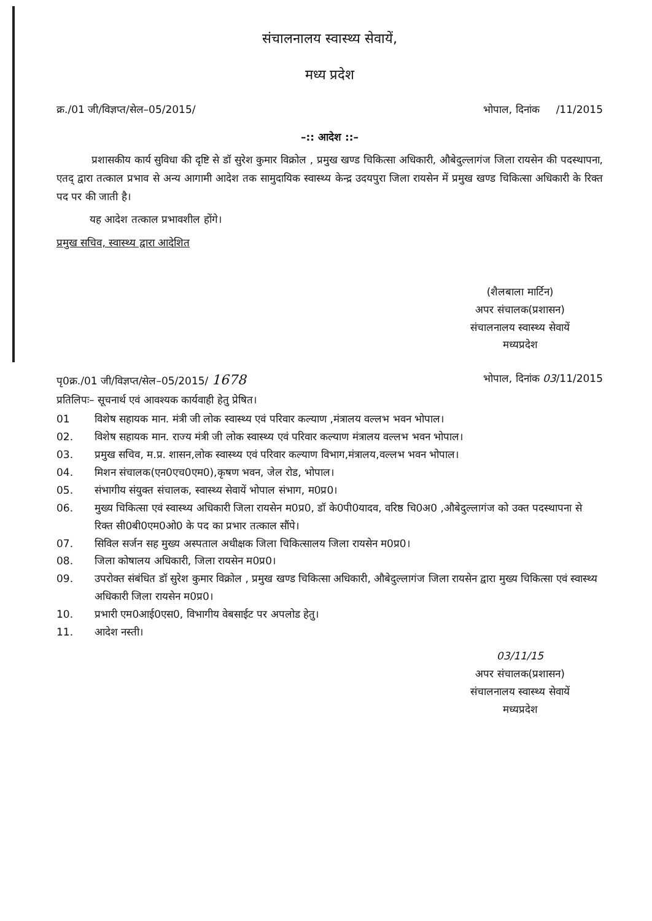संचालनालय स्वास्थ्य सेवायें,
मध्य प्रदेश
क्र./01 जी/विज्ञप्त/सेल–05/2015/ भोपाल, दिनांक /11/2015
–:: आदेश ::–
प्रशासकीय कार्य सुविधा की दृष्टि से डॉ सुरेश कुमार विक्रोल , प्रमुख खण्ड चिकित्सा अधिकारी, औबेदुल्लागंज जिला रायसेन की पदस्थापना, एतद् द्वारा तत्काल प्रभाव से अन्य आगामी आदेश तक सामुदायिक स्वास्थ्य केन्द्र उदयपुरा जिला रायसेन में प्रमुख खण्ड चिकित्सा अधिकारी के रिक्त पद पर की जाती है।
यह आदेश तत्काल प्रभावशील होंगे।
प्रमुख सचिव, स्वास्थ्य द्वारा आदेशित
(शैलबाला मार्टिन)
अपर संचालक(प्रशासन)
संचालनालय स्वास्थ्य सेवायें
मध्यप्रदेश
पृ0क्र./01 जी/विज्ञप्त/सेल–05/2015/ 1678 भोपाल, दिनांक 03/11/2015
प्रतिलिपः– सूचनार्थ एवं आवश्यक कार्यवाही हेतु प्रेषित।
01 विशेष सहायक मान. मंत्री जी लोक स्वास्थ्य एवं परिवार कल्याण ,मंत्रालय वल्लभ भवन भोपाल।
02. विशेष सहायक मान. राज्य मंत्री जी लोक स्वास्थ्य एवं परिवार कल्याण मंत्रालय वल्लभ भवन भोपाल।
03. प्रमुख सचिव, म.प्र. शासन,लोक स्वास्थ्य एवं परिवार कल्याण विभाग,मंत्रालय,वल्लभ भवन भोपाल।
04. मिशन संचालक(एन0एच0एम0),कृषण भवन, जेल रोड, भोपाल।
05. संभागीय संयुक्त संचालक, स्वास्थ्य सेवायें भोपाल संभाग, म0प्र0।
06. मुख्य चिकित्सा एवं स्वास्थ्य अधिकारी जिला रायसेन म0प्र0, डॉ के0पी0यादव, वरिष्ठ चि0अ0 ,औबेदुल्लागंज को उक्त पदस्थापना से रिक्त सी0बी0एम0ओ0 के पद का प्रभार तत्काल सौंपे।
07. सिविल सर्जन सह मुख्य अस्पताल अधीक्षक जिला चिकित्सालय जिला रायसेन म0प्र0।
08. जिला कोषालय अधिकारी, जिला रायसेन म0प्र0।
09. उपरोक्त संबंधित डॉ सुरेश कुमार विक्रोल , प्रमुख खण्ड चिकित्सा अधिकारी, औबेदुल्लागंज जिला रायसेन द्वारा मुख्य चिकित्सा एवं स्वास्थ्य अधिकारी जिला रायसेन म0प्र0।
10. प्रभारी एम0आई0एस0, विभागीय वेबसाईट पर अपलोड हेतु।
11. आदेश नस्ती।
03/11/15
अपर संचालक(प्रशासन)
संचालनालय स्वास्थ्य सेवायें
मध्यप्रदेश